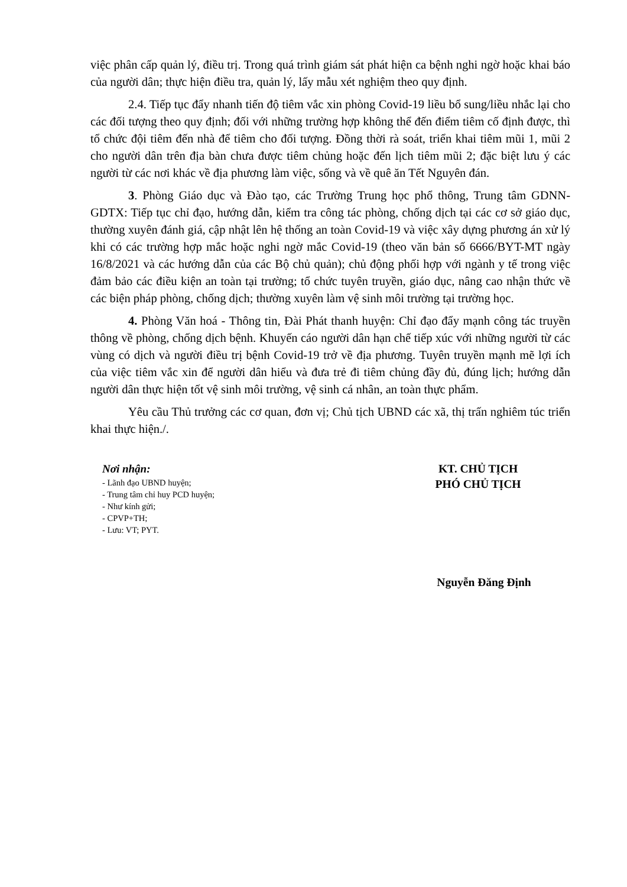việc phân cấp quản lý, điều trị. Trong quá trình giám sát phát hiện ca bệnh nghi ngờ hoặc khai báo của người dân; thực hiện điều tra, quản lý, lấy mẫu xét nghiệm theo quy định.
2.4. Tiếp tục đẩy nhanh tiến độ tiêm vắc xin phòng Covid-19 liều bổ sung/liều nhắc lại cho các đối tượng theo quy định; đối với những trường hợp không thể đến điểm tiêm cố định được, thì tổ chức đội tiêm đến nhà để tiêm cho đối tượng. Đồng thời rà soát, triển khai tiêm mũi 1, mũi 2 cho người dân trên địa bàn chưa được tiêm chủng hoặc đến lịch tiêm mũi 2; đặc biệt lưu ý các người từ các nơi khác về địa phương làm việc, sống và về quê ăn Tết Nguyên đán.
3. Phòng Giáo dục và Đào tạo, các Trường Trung học phổ thông, Trung tâm GDNN-GDTX: Tiếp tục chỉ đạo, hướng dẫn, kiểm tra công tác phòng, chống dịch tại các cơ sở giáo dục, thường xuyên đánh giá, cập nhật lên hệ thống an toàn Covid-19 và việc xây dựng phương án xử lý khi có các trường hợp mắc hoặc nghi ngờ mắc Covid-19 (theo văn bản số 6666/BYT-MT ngày 16/8/2021 và các hướng dẫn của các Bộ chủ quản); chủ động phối hợp với ngành y tế trong việc đảm bảo các điều kiện an toàn tại trường; tổ chức tuyên truyền, giáo dục, nâng cao nhận thức về các biện pháp phòng, chống dịch; thường xuyên làm vệ sinh môi trường tại trường học.
4. Phòng Văn hoá - Thông tin, Đài Phát thanh huyện: Chỉ đạo đẩy mạnh công tác truyền thông về phòng, chống dịch bệnh. Khuyến cáo người dân hạn chế tiếp xúc với những người từ các vùng có dịch và người điều trị bệnh Covid-19 trở về địa phương. Tuyên truyền mạnh mẽ lợi ích của việc tiêm vắc xin để người dân hiểu và đưa trẻ đi tiêm chủng đầy đủ, đúng lịch; hướng dẫn người dân thực hiện tốt vệ sinh môi trường, vệ sinh cá nhân, an toàn thực phẩm.
Yêu cầu Thủ trưởng các cơ quan, đơn vị; Chủ tịch UBND các xã, thị trấn nghiêm túc triển khai thực hiện./.
Nơi nhận:
- Lãnh đạo UBND huyện;
- Trung tâm chỉ huy PCD huyện;
- Như kính gửi;
- CPVP+TH;
- Lưu: VT; PYT.
KT. CHỦ TỊCH
PHÓ CHỦ TỊCH
Nguyễn Đăng Định